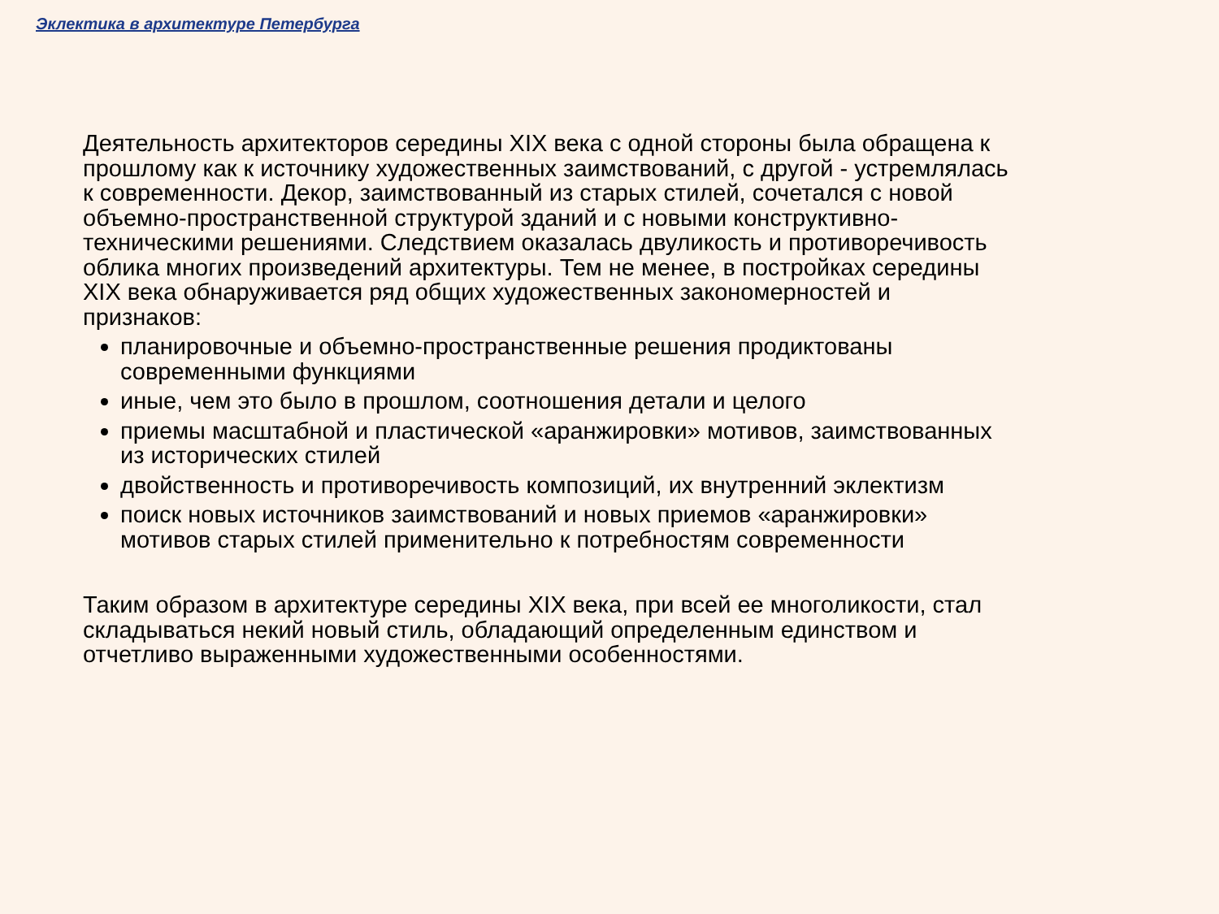Эклектика в архитектуре Петербурга
Деятельность архитекторов середины XIX века с одной стороны была обращена к прошлому как к источнику художественных заимствований, с другой - устремлялась к современности. Декор, заимствованный из старых стилей, сочетался с новой объемно-пространственной структурой зданий и с новыми конструктивно-техническими решениями. Следствием оказалась двуликость и противоречивость облика многих произведений архитектуры. Тем не менее, в постройках середины XIX века обнаруживается ряд общих художественных закономерностей и признаков:
планировочные и объемно-пространственные решения продиктованы современными функциями
иные, чем это было в прошлом, соотношения детали и целого
приемы масштабной и пластической «аранжировки» мотивов, заимствованных из исторических стилей
двойственность и противоречивость композиций, их внутренний эклектизм
поиск новых источников заимствований и новых приемов «аранжировки» мотивов старых стилей применительно к потребностям современности
Таким образом в архитектуре середины XIX века, при всей ее многоликости, стал складываться некий новый стиль, обладающий определенным единством и отчетливо выраженными художественными особенностями.